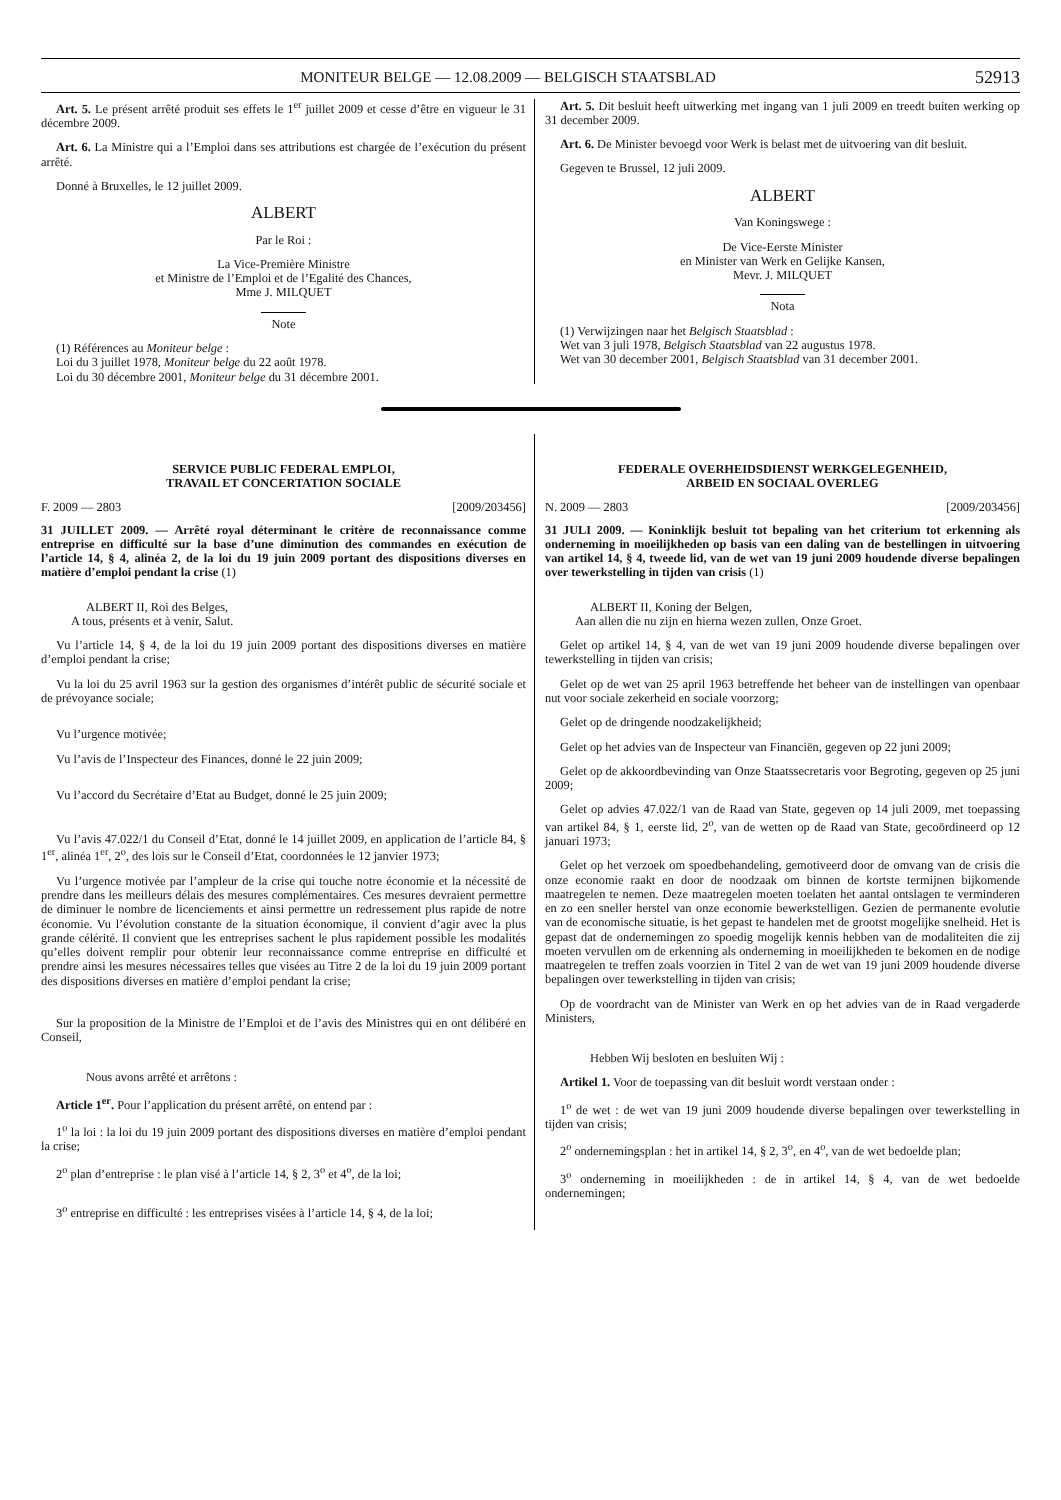MONITEUR BELGE — 12.08.2009 — BELGISCH STAATSBLAD 52913
Art. 5. Le présent arrêté produit ses effets le 1<sup>er</sup> juillet 2009 et cesse d’être en vigueur le 31 décembre 2009.
Art. 6. La Ministre qui a l’Emploi dans ses attributions est chargée de l’exécution du présent arrêté.
Donné à Bruxelles, le 12 juillet 2009.
ALBERT
Par le Roi :
La Vice-Première Ministre
et Ministre de l’Emploi et de l’Egalité des Chances,
Mme J. MILQUET
Note
(1) Références au Moniteur belge :
Loi du 3 juillet 1978, Moniteur belge du 22 août 1978.
Loi du 30 décembre 2001, Moniteur belge du 31 décembre 2001.
Art. 5. Dit besluit heeft uitwerking met ingang van 1 juli 2009 en treedt buiten werking op 31 december 2009.
Art. 6. De Minister bevoegd voor Werk is belast met de uitvoering van dit besluit.
Gegeven te Brussel, 12 juli 2009.
ALBERT
Van Koningswege :
De Vice-Eerste Minister
en Minister van Werk en Gelijke Kansen,
Mevr. J. MILQUET
Nota
(1) Verwijzingen naar het Belgisch Staatsblad :
Wet van 3 juli 1978, Belgisch Staatsblad van 22 augustus 1978.
Wet van 30 december 2001, Belgisch Staatsblad van 31 december 2001.
SERVICE PUBLIC FEDERAL EMPLOI,
TRAVAIL ET CONCERTATION SOCIALE
F. 2009 — 2803 [2009/203456]
31 JUILLET 2009. — Arrêté royal déterminant le critère de reconnaissance comme entreprise en difficulté sur la base d’une diminution des commandes en exécution de l’article 14, § 4, alinéa 2, de la loi du 19 juin 2009 portant des dispositions diverses en matière d’emploi pendant la crise (1)
ALBERT II, Roi des Belges,
A tous, présents et à venir, Salut.
Vu l’article 14, § 4, de la loi du 19 juin 2009 portant des dispositions diverses en matière d’emploi pendant la crise;
Vu la loi du 25 avril 1963 sur la gestion des organismes d’intérêt public de sécurité sociale et de prévoyance sociale;
Vu l’urgence motivée;
Vu l’avis de l’Inspecteur des Finances, donné le 22 juin 2009;
Vu l’accord du Secrétaire d’Etat au Budget, donné le 25 juin 2009;
Vu l’avis 47.022/1 du Conseil d’Etat, donné le 14 juillet 2009, en application de l’article 84, § 1<sup>er</sup>, alinéa 1<sup>er</sup>, 2<sup>o</sup>, des lois sur le Conseil d’Etat, coordonnées le 12 janvier 1973;
Vu l’urgence motivée par l’ampleur de la crise qui touche notre économie et la nécessité de prendre dans les meilleurs délais des mesures complémentaires. Ces mesures devraient permettre de diminuer le nombre de licenciements et ainsi permettre un redressement plus rapide de notre économie. Vu l’évolution constante de la situation économique, il convient d’agir avec la plus grande célérité. Il convient que les entreprises sachent le plus rapidement possible les modalités qu’elles doivent remplir pour obtenir leur reconnaissance comme entreprise en difficulté et prendre ainsi les mesures nécessaires telles que visées au Titre 2 de la loi du 19 juin 2009 portant des dispositions diverses en matière d’emploi pendant la crise;
Sur la proposition de la Ministre de l’Emploi et de l’avis des Ministres qui en ont délibéré en Conseil,
Nous avons arrêté et arrêtons :
Article 1<sup>er</sup>. Pour l’application du présent arrêté, on entend par :
1<sup>o</sup> la loi : la loi du 19 juin 2009 portant des dispositions diverses en matière d’emploi pendant la crise;
2<sup>o</sup> plan d’entreprise : le plan visé à l’article 14, § 2, 3<sup>o</sup> et 4<sup>o</sup>, de la loi;
3<sup>o</sup> entreprise en difficulté : les entreprises visées à l’article 14, § 4, de la loi;
FEDERALE OVERHEIDSDIENST WERKGELEGENHEID,
ARBEID EN SOCIAAL OVERLEG
N. 2009 — 2803 [2009/203456]
31 JULI 2009. — Koninklijk besluit tot bepaling van het criterium tot erkenning als onderneming in moeilijkheden op basis van een daling van de bestellingen in uitvoering van artikel 14, § 4, tweede lid, van de wet van 19 juni 2009 houdende diverse bepalingen over tewerkstelling in tijden van crisis (1)
ALBERT II, Koning der Belgen,
Aan allen die nu zijn en hierna wezen zullen, Onze Groet.
Gelet op artikel 14, § 4, van de wet van 19 juni 2009 houdende diverse bepalingen over tewerkstelling in tijden van crisis;
Gelet op de wet van 25 april 1963 betreffende het beheer van de instellingen van openbaar nut voor sociale zekerheid en sociale voorzorg;
Gelet op de dringende noodzakelijkheid;
Gelet op het advies van de Inspecteur van Financiën, gegeven op 22 juni 2009;
Gelet op de akkoordbevinding van Onze Staatssecretaris voor Begroting, gegeven op 25 juni 2009;
Gelet op advies 47.022/1 van de Raad van State, gegeven op 14 juli 2009, met toepassing van artikel 84, § 1, eerste lid, 2<sup>o</sup>, van de wetten op de Raad van State, gecoördineerd op 12 januari 1973;
Gelet op het verzoek om spoedbehandeling, gemotiveerd door de omvang van de crisis die onze economie raakt en door de noodzaak om binnen de kortste termijnen bijkomende maatregelen te nemen. Deze maatregelen moeten toelaten het aantal ontslagen te verminderen en zo een sneller herstel van onze economie bewerkstelligen. Gezien de permanente evolutie van de economische situatie, is het gepast te handelen met de grootst mogelijke snelheid. Het is gepast dat de ondernemingen zo spoedig mogelijk kennis hebben van de modaliteiten die zij moeten vervullen om de erkenning als onderneming in moeilijkheden te bekomen en de nodige maatregelen te treffen zoals voorzien in Titel 2 van de wet van 19 juni 2009 houdende diverse bepalingen over tewerkstelling in tijden van crisis;
Op de voordracht van de Minister van Werk en op het advies van de in Raad vergaderde Ministers,
Hebben Wij besloten en besluiten Wij :
Artikel 1. Voor de toepassing van dit besluit wordt verstaan onder :
1<sup>o</sup> de wet : de wet van 19 juni 2009 houdende diverse bepalingen over tewerkstelling in tijden van crisis;
2<sup>o</sup> ondernemingsplan : het in artikel 14, § 2, 3<sup>o</sup>, en 4<sup>o</sup>, van de wet bedoelde plan;
3<sup>o</sup> onderneming in moeilijkheden : de in artikel 14, § 4, van de wet bedoelde ondernemingen;